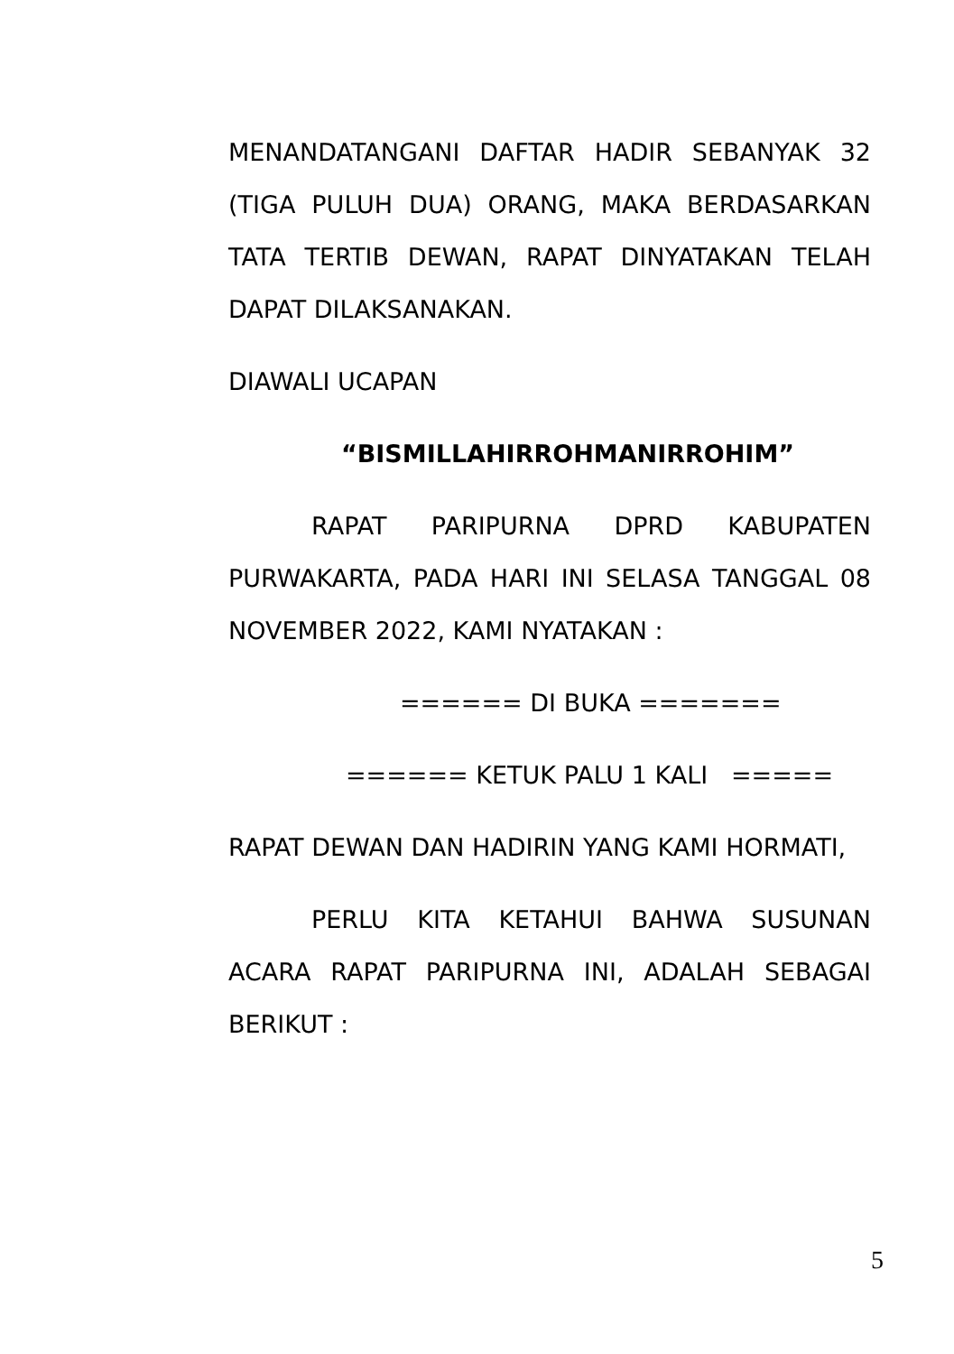MENANDATANGANI DAFTAR HADIR SEBANYAK 32 (TIGA PULUH DUA) ORANG, MAKA BERDASARKAN TATA TERTIB DEWAN, RAPAT DINYATAKAN TELAH DAPAT DILAKSANAKAN.
DIAWALI UCAPAN
“BISMILLAHIRROHMANIRROHIM”
RAPAT PARIPURNA DPRD KABUPATEN PURWAKARTA, PADA HARI INI SELASA TANGGAL 08 NOVEMBER 2022, KAMI NYATAKAN :
====== DI BUKA =======
====== KETUK PALU 1 KALI =====
RAPAT DEWAN DAN HADIRIN YANG KAMI HORMATI,
PERLU KITA KETAHUI BAHWA SUSUNAN ACARA RAPAT PARIPURNA INI, ADALAH SEBAGAI BERIKUT :
5